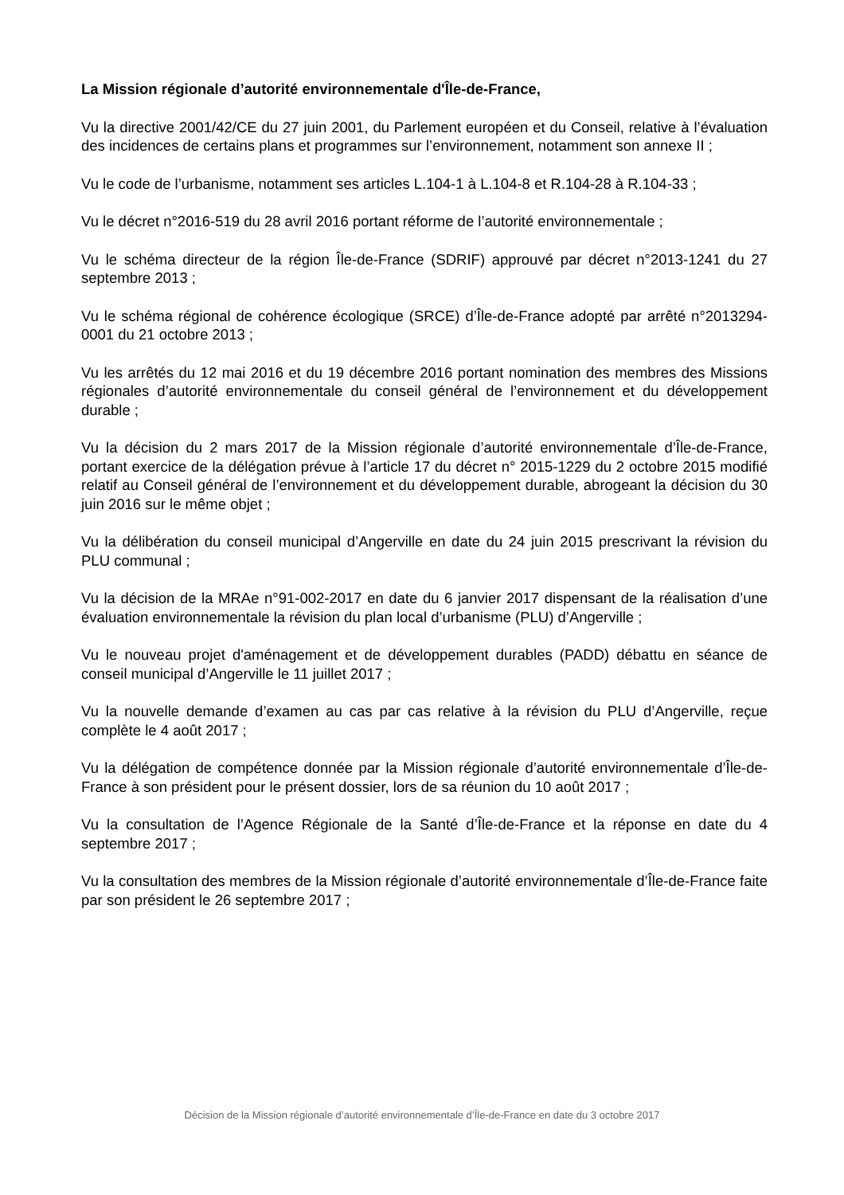La Mission régionale d’autorité environnementale d'Île-de-France,
Vu la directive 2001/42/CE du 27 juin 2001, du Parlement européen et du Conseil, relative à l’évaluation des incidences de certains plans et programmes sur l’environnement, notamment son annexe II ;
Vu le code de l’urbanisme, notamment ses articles L.104-1 à L.104-8 et R.104-28 à R.104-33 ;
Vu le décret n°2016-519 du 28 avril 2016 portant réforme de l’autorité environnementale ;
Vu le schéma directeur de la région Île-de-France (SDRIF) approuvé par décret n°2013-1241 du 27 septembre 2013 ;
Vu le schéma régional de cohérence écologique (SRCE) d’Île-de-France adopté par arrêté n°2013294-0001 du 21 octobre 2013 ;
Vu les arrêtés du 12 mai 2016 et du 19 décembre 2016 portant nomination des membres des Missions régionales d’autorité environnementale du conseil général de l’environnement et du développement durable ;
Vu la décision du 2 mars 2017 de la Mission régionale d’autorité environnementale d’Île-de-France, portant exercice de la délégation prévue à l’article 17 du décret n° 2015-1229 du 2 octobre 2015 modifié relatif au Conseil général de l’environnement et du développement durable, abrogeant la décision du 30 juin 2016 sur le même objet ;
Vu la délibération du conseil municipal d’Angerville en date du 24 juin 2015 prescrivant la révision du PLU communal ;
Vu la décision de la MRAe n°91-002-2017 en date du 6 janvier 2017 dispensant de la réalisation d’une évaluation environnementale la révision du plan local d’urbanisme (PLU) d’Angerville ;
Vu le nouveau projet d'aménagement et de développement durables (PADD) débattu en séance de conseil municipal d’Angerville le 11 juillet 2017 ;
Vu la nouvelle demande d’examen au cas par cas relative à la révision du PLU d’Angerville, reçue complète le 4 août 2017 ;
Vu la délégation de compétence donnée par la Mission régionale d’autorité environnementale d’Île-de-France à son président pour le présent dossier, lors de sa réunion du 10 août 2017 ;
Vu la consultation de l’Agence Régionale de la Santé d’Île-de-France et la réponse en date du 4 septembre 2017 ;
Vu la consultation des membres de la Mission régionale d’autorité environnementale d’Île-de-France faite par son président le 26 septembre 2017 ;
Décision de la Mission régionale d’autorité environnementale d’Île-de-France en date du 3 octobre 2017